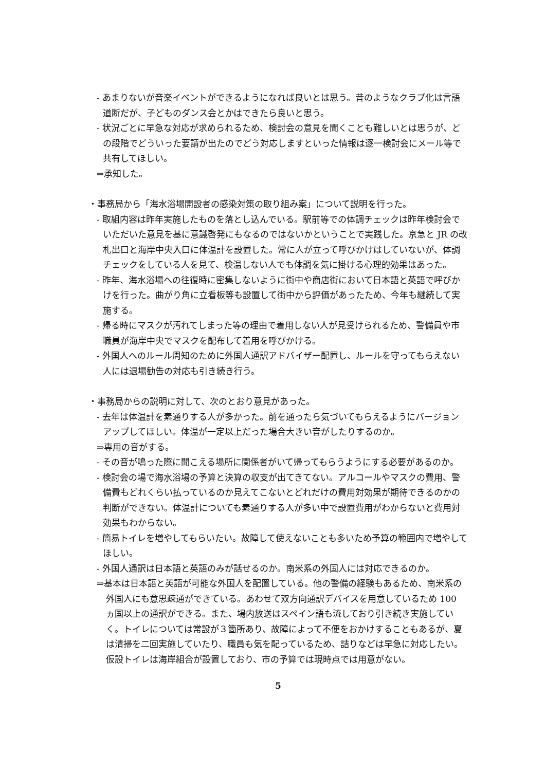- あまりないが音楽イベントができるようになれば良いとは思う。昔のようなクラブ化は言語道断だが、子どものダンス会とかはできたら良いと思う。
- 状況ごとに早急な対応が求められるため、検討会の意見を聞くことも難しいとは思うが、どの段階でどういった要請が出たのでどう対応しますといった情報は逐一検討会にメール等で共有してほしい。
⇒承知した。
・事務局から「海水浴場開設者の感染対策の取り組み案」について説明を行った。
- 取組内容は昨年実施したものを落とし込んでいる。駅前等での体調チェックは昨年検討会でいただいた意見を基に意識啓発にもなるのではないかということで実践した。京急と JR の改札出口と海岸中央入口に体温計を設置した。常に人が立って呼びかけはしていないが、体調チェックをしている人を見て、検温しない人でも体調を気に掛ける心理的効果はあった。
- 昨年、海水浴場への往復時に密集しないように街中や商店街において日本語と英語で呼びかけを行った。曲がり角に立看板等も設置して街中から評価があったため、今年も継続して実施する。
- 帰る時にマスクが汚れてしまった等の理由で着用しない人が見受けられるため、警備員や市職員が海岸中央でマスクを配布して着用を呼びかける。
- 外国人へのルール周知のために外国人通訳アドバイザー配置し、ルールを守ってもらえない人には退場勧告の対応も引き続き行う。
・事務局からの説明に対して、次のとおり意見があった。
- 去年は体温計を素通りする人が多かった。前を通ったら気づいてもらえるようにバージョンアップしてほしい。体温が一定以上だった場合大きい音がしたりするのか。
⇒専用の音がする。
- その音が鳴った際に聞こえる場所に関係者がいて帰ってもらうようにする必要があるのか。
- 検討会の場で海水浴場の予算と決算の収支が出てきてない。アルコールやマスクの費用、警備費もどれくらい払っているのか見えてこないとどれだけの費用対効果が期待できるのかの判断ができない。体温計についても素通りする人が多い中で設置費用がわからないと費用対効果もわからない。
- 簡易トイレを増やしてもらいたい。故障して使えないことも多いため予算の範囲内で増やしてほしい。
- 外国人通訳は日本語と英語のみが話せるのか。南米系の外国人には対応できるのか。
⇒基本は日本語と英語が可能な外国人を配置している。他の警備の経験もあるため、南米系の外国人にも意思疎通ができている。あわせて双方向通訳デバイスを用意しているため 100 ヵ国以上の通訳ができる。また、場内放送はスペイン語も流しており引き続き実施していく。トイレについては常設が３箇所あり、故障によって不便をおかけすることもあるが、夏は清掃を二回実施していたり、職員も気を配っているため、詰りなどは早急に対応したい。仮設トイレは海岸組合が設置しており、市の予算では現時点では用意がない。
5